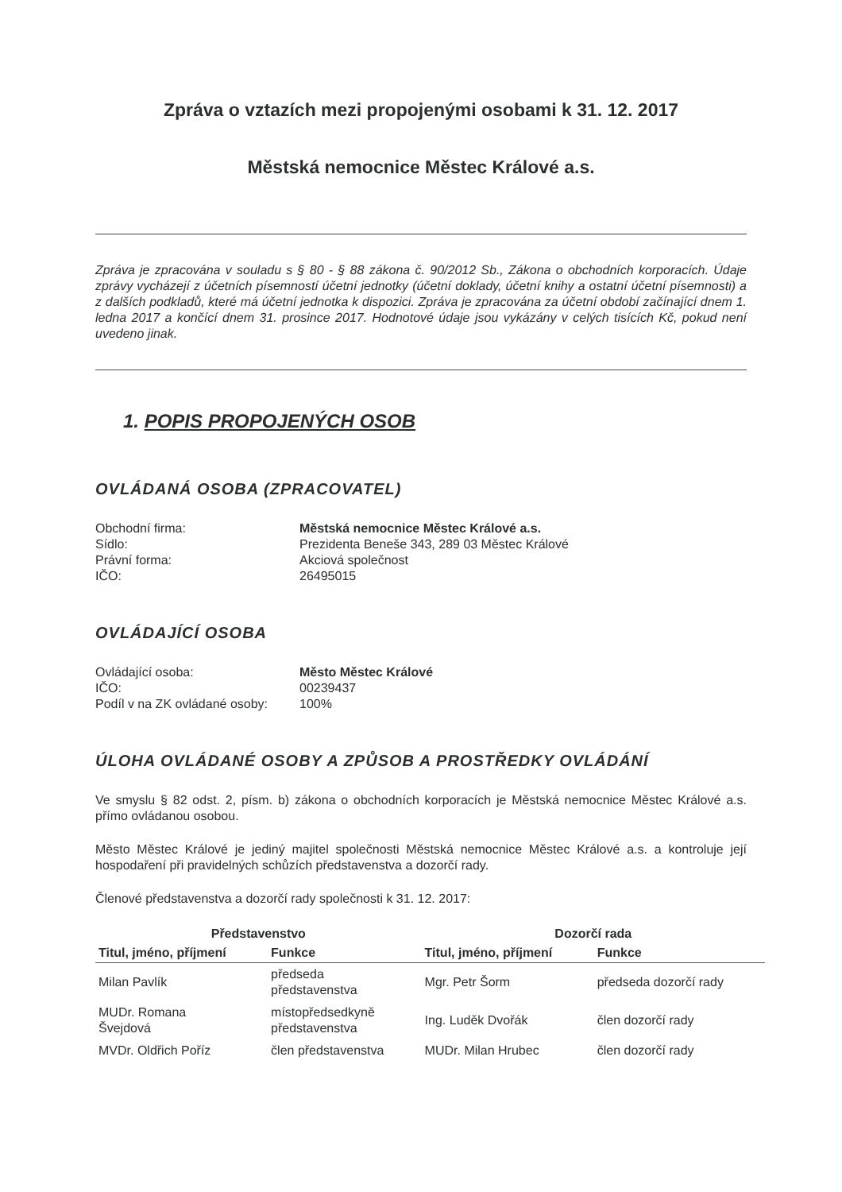Zpráva o vztazích mezi propojenými osobami k 31. 12. 2017
Městská nemocnice Městec Králové a.s.
Zpráva je zpracována v souladu s § 80 - § 88 zákona č. 90/2012 Sb., Zákona o obchodních korporacích. Údaje zprávy vycházejí z účetních písemností účetní jednotky (účetní doklady, účetní knihy a ostatní účetní písemnosti) a z dalších podkladů, které má účetní jednotka k dispozici. Zpráva je zpracována za účetní období začínající dnem 1. ledna 2017 a končící dnem 31. prosince 2017. Hodnotové údaje jsou vykázány v celých tisících Kč, pokud není uvedeno jinak.
1. POPIS PROPOJENÝCH OSOB
OVLÁDANÁ OSOBA (ZPRACOVATEL)
| Obchodní firma: | Městská nemocnice Městec Králové a.s. |
| Sídlo: | Prezidenta Beneše 343, 289 03 Městec Králové |
| Právní forma: | Akciová společnost |
| IČO: | 26495015 |
OVLÁDAJÍCÍ OSOBA
| Ovládající osoba: | Město Městec Králové |
| IČO: | 00239437 |
| Podíl v na ZK ovládané osoby: | 100% |
ÚLOHA OVLÁDANÉ OSOBY A ZPŮSOB A PROSTŘEDKY OVLÁDÁNÍ
Ve smyslu § 82 odst. 2, písm. b) zákona o obchodních korporacích je Městská nemocnice Městec Králové a.s. přímo ovládanou osobou.
Město Městec Králové je jediný majitel společnosti Městská nemocnice Městec Králové a.s. a kontroluje její hospodaření při pravidelných schůzích představenstva a dozorčí rady.
Členové představenstva a dozorčí rady společnosti k 31. 12. 2017:
| Představenstvo | | Dozorčí rada | |
| --- | --- | --- | --- |
| Titul, jméno, příjmení | Funkce | Titul, jméno, příjmení | Funkce |
| Milan Pavlík | předseda představenstva | Mgr. Petr Šorm | předseda dozorčí rady |
| MUDr. Romana Švejdová | místopředsedkyně představenstva | Ing. Luděk Dvořák | člen dozorčí rady |
| MVDr. Oldřich Poříz | člen představenstva | MUDr. Milan Hrubec | člen dozorčí rady |